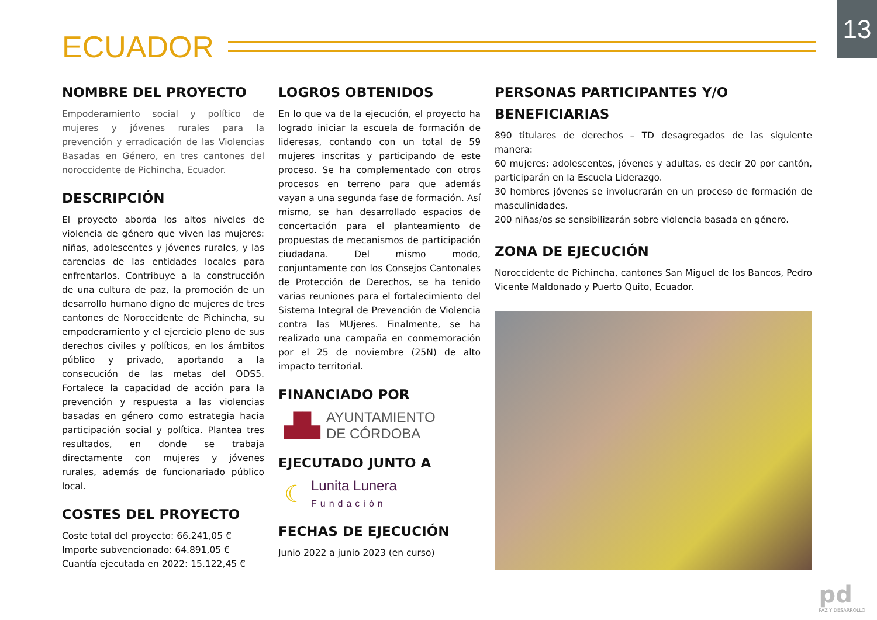13
ECUADOR
NOMBRE DEL PROYECTO
Empoderamiento social y político de mujeres y jóvenes rurales para la prevención y erradicación de las Violencias Basadas en Género, en tres cantones del noroccidente de Pichincha, Ecuador.
DESCRIPCIÓN
El proyecto aborda los altos niveles de violencia de género que viven las mujeres: niñas, adolescentes y jóvenes rurales, y las carencias de las entidades locales para enfrentarlos. Contribuye a la construcción de una cultura de paz, la promoción de un desarrollo humano digno de mujeres de tres cantones de Noroccidente de Pichincha, su empoderamiento y el ejercicio pleno de sus derechos civiles y políticos, en los ámbitos público y privado, aportando a la consecución de las metas del ODS5. Fortalece la capacidad de acción para la prevención y respuesta a las violencias basadas en género como estrategia hacia participación social y política. Plantea tres resultados, en donde se trabaja directamente con mujeres y jóvenes rurales, además de funcionariado público local.
COSTES DEL PROYECTO
Coste total del proyecto: 66.241,05 €
Importe subvencionado: 64.891,05 €
Cuantía ejecutada en 2022: 15.122,45 €
LOGROS OBTENIDOS
En lo que va de la ejecución, el proyecto ha logrado iniciar la escuela de formación de lideresas, contando con un total de 59 mujeres inscritas y participando de este proceso. Se ha complementado con otros procesos en terreno para que además vayan a una segunda fase de formación. Así mismo, se han desarrollado espacios de concertación para el planteamiento de propuestas de mecanismos de participación ciudadana. Del mismo modo, conjuntamente con los Consejos Cantonales de Protección de Derechos, se ha tenido varias reuniones para el fortalecimiento del Sistema Integral de Prevención de Violencia contra las MUjeres. Finalmente, se ha realizado una campaña en conmemoración por el 25 de noviembre (25N) de alto impacto territorial.
FINANCIADO POR
▟▙ AYUNTAMIENTO
DE CÓRDOBA
EJECUTADO JUNTO A
☾ Lunita Lunera
Fundación
FECHAS DE EJECUCIÓN
Junio 2022 a junio 2023 (en curso)
PERSONAS PARTICIPANTES Y/O BENEFICIARIAS
890 titulares de derechos – TD desagregados de las siguiente manera:
60 mujeres: adolescentes, jóvenes y adultas, es decir 20 por cantón, participarán en la Escuela Liderazgo.
30 hombres jóvenes se involucrarán en un proceso de formación de masculinidades.
200 niñas/os se sensibilizarán sobre violencia basada en género.
ZONA DE EJECUCIÓN
Noroccidente de Pichincha, cantones San Miguel de los Bancos, Pedro Vicente Maldonado y Puerto Quito, Ecuador.
pd
PAZ Y DESARROLLO